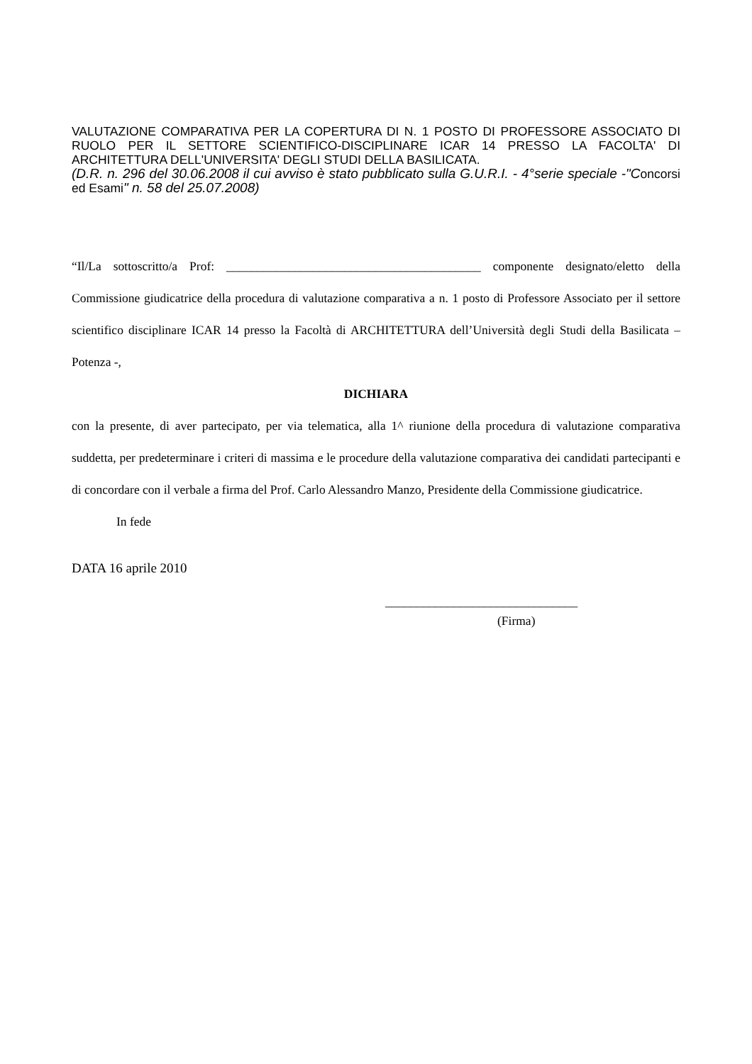VALUTAZIONE COMPARATIVA PER LA COPERTURA DI N. 1 POSTO DI PROFESSORE ASSOCIATO DI RUOLO PER IL SETTORE SCIENTIFICO-DISCIPLINARE ICAR 14 PRESSO LA FACOLTA' DI ARCHITETTURA DELL'UNIVERSITA' DEGLI STUDI DELLA BASILICATA.
(D.R. n. 296 del 30.06.2008 il cui avviso è stato pubblicato sulla G.U.R.I. - 4°serie speciale -"Concorsi ed Esami" n. 58 del 25.07.2008)
“Il/La sottoscritto/a Prof: _________________________________________ componente designato/eletto della Commissione giudicatrice della procedura di valutazione comparativa a n. 1 posto di Professore Associato per il settore scientifico disciplinare ICAR 14 presso la Facoltà di ARCHITETTURA dell’Università degli Studi della Basilicata – Potenza -,
DICHIARA
con la presente, di aver partecipato, per via telematica, alla 1^ riunione della procedura di valutazione comparativa suddetta, per predeterminare i criteri di massima e le procedure della valutazione comparativa dei candidati partecipanti e di concordare con il verbale a firma del Prof. Carlo Alessandro Manzo, Presidente della Commissione giudicatrice.
In fede
DATA 16 aprile 2010
_______________________________
(Firma)